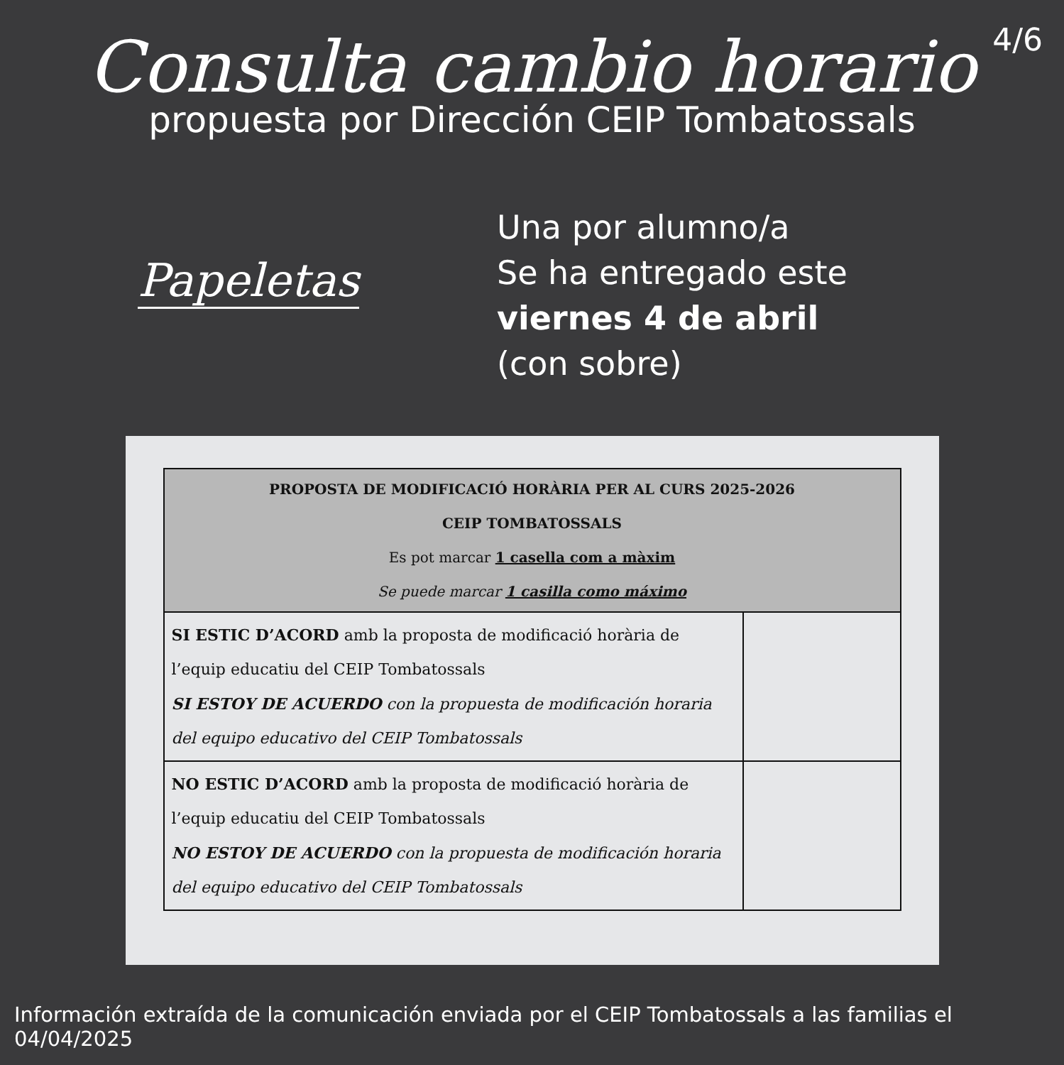Consulta cambio horario
4/6
propuesta por Dirección CEIP Tombatossals
Papeletas
Una por alumno/a
Se ha entregado este
viernes 4 de abril
(con sobre)
| PROPOSTA DE MODIFICACIÓ HORÀRIA PER AL CURS 2025-2026 CEIP TOMBATOSSALS Es pot marcar 1 casella com a màxim Se puede marcar 1 casilla como máximo | |
| --- | --- |
| SI ESTIC D’ACORD amb la proposta de modificació horària de l’equip educatiu del CEIP Tombatossals SI ESTOY DE ACUERDO con la propuesta de modificación horaria del equipo educativo del CEIP Tombatossals | |
| NO ESTIC D’ACORD amb la proposta de modificació horària de l’equip educatiu del CEIP Tombatossals NO ESTOY DE ACUERDO con la propuesta de modificación horaria del equipo educativo del CEIP Tombatossals | |
Información extraída de la comunicación enviada por el CEIP Tombatossals a las familias el 04/04/2025